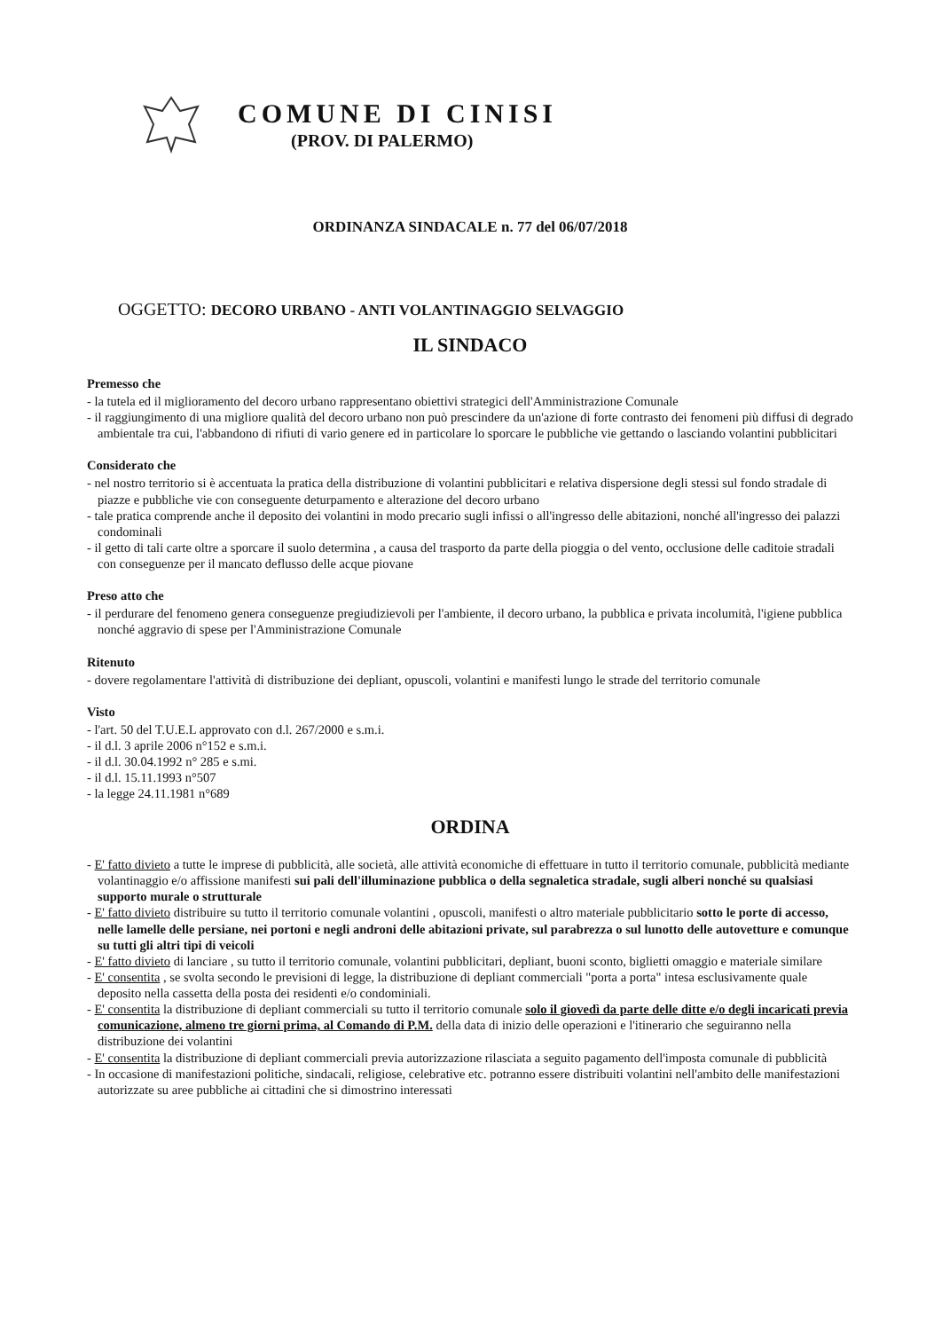COMUNE DI CINISI
(PROV. DI PALERMO)
ORDINANZA SINDACALE n. 77 del 06/07/2018
OGGETTO: DECORO URBANO - ANTI VOLANTINAGGIO SELVAGGIO
IL SINDACO
Premesso che
- la tutela ed il miglioramento del decoro urbano rappresentano obiettivi strategici dell'Amministrazione Comunale
- il raggiungimento di una migliore qualità del decoro urbano non può prescindere da un'azione di forte contrasto dei fenomeni più diffusi di degrado ambientale tra cui, l'abbandono di rifiuti di vario genere ed in particolare lo sporcare le pubbliche vie gettando o lasciando volantini pubblicitari
Considerato che
- nel nostro territorio si è accentuata la pratica della distribuzione di volantini pubblicitari e relativa dispersione degli stessi sul fondo stradale di piazze e pubbliche vie con conseguente deturpamento e alterazione del decoro urbano
- tale pratica comprende anche il deposito dei volantini in modo precario sugli infissi o all'ingresso delle abitazioni, nonché all'ingresso dei palazzi condominali
- il getto di tali carte oltre a sporcare il suolo determina , a causa del trasporto da parte della pioggia o del vento, occlusione delle caditoie stradali con conseguenze per il mancato deflusso delle acque piovane
Preso atto che
- il perdurare del fenomeno genera conseguenze pregiudizievoli per l'ambiente, il decoro urbano, la pubblica e privata incolumità, l'igiene pubblica nonché aggravio di spese per l'Amministrazione Comunale
Ritenuto
- dovere regolamentare l'attività di distribuzione dei depliant, opuscoli, volantini e manifesti lungo le strade del territorio comunale
Visto
- l'art. 50 del T.U.E.L approvato con d.l. 267/2000 e s.m.i.
- il d.l. 3 aprile 2006 n°152 e s.m.i.
- il d.l. 30.04.1992 n° 285 e s.mi.
- il d.l. 15.11.1993 n°507
- la legge 24.11.1981 n°689
ORDINA
- E' fatto divieto a tutte le imprese di pubblicità, alle società, alle attività economiche di effettuare in tutto il territorio comunale, pubblicità mediante volantinaggio e/o affissione manifesti sui pali dell'illuminazione pubblica o della segnaletica stradale, sugli alberi nonché su qualsiasi supporto murale o strutturale
- E' fatto divieto distribuire su tutto il territorio comunale volantini , opuscoli, manifesti o altro materiale pubblicitario sotto le porte di accesso, nelle lamelle delle persiane, nei portoni e negli androni delle abitazioni private, sul parabrezza o sul lunotto delle autovetture e comunque su tutti gli altri tipi di veicoli
- E' fatto divieto di lanciare , su tutto il territorio comunale, volantini pubblicitari, depliant, buoni sconto, biglietti omaggio e materiale similare
- E' consentita , se svolta secondo le previsioni di legge, la distribuzione di depliant commerciali "porta a porta" intesa esclusivamente quale deposito nella cassetta della posta dei residenti e/o condominiali.
- E' consentita la distribuzione di depliant commerciali su tutto il territorio comunale solo il giovedì da parte delle ditte e/o degli incaricati previa comunicazione, almeno tre giorni prima, al Comando di P.M. della data di inizio delle operazioni e l'itinerario che seguiranno nella distribuzione dei volantini
- E' consentita la distribuzione di depliant commerciali previa autorizzazione rilasciata a seguito pagamento dell'imposta comunale di pubblicità
- In occasione di manifestazioni politiche, sindacali, religiose, celebrative etc. potranno essere distribuiti volantini nell'ambito delle manifestazioni autorizzate su aree pubbliche ai cittadini che si dimostrino interessati